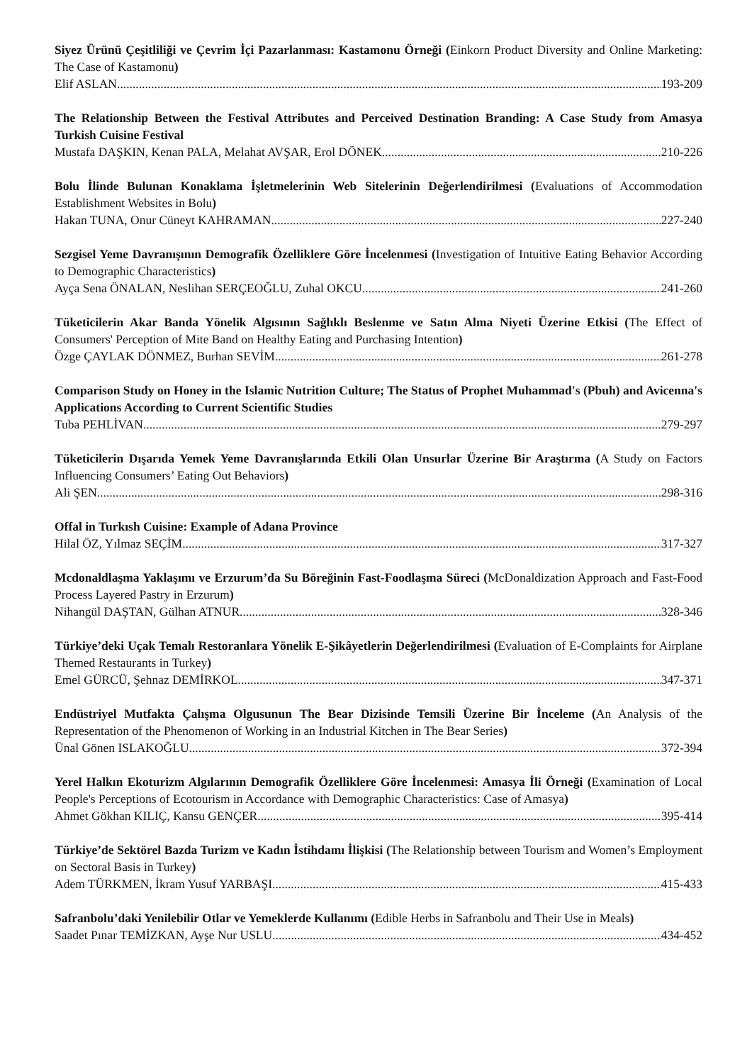Siyez Ürünü Çeşitliliği ve Çevrim İçi Pazarlanması: Kastamonu Örneği (Einkorn Product Diversity and Online Marketing: The Case of Kastamonu)
Elif ASLAN 193-209
The Relationship Between the Festival Attributes and Perceived Destination Branding: A Case Study from Amasya Turkish Cuisine Festival
Mustafa DAŞKIN, Kenan PALA, Melahat AVŞAR, Erol DÖNEK 210-226
Bolu İlinde Bulunan Konaklama İşletmelerinin Web Sitelerinin Değerlendirilmesi (Evaluations of Accommodation Establishment Websites in Bolu)
Hakan TUNA, Onur Cüneyt KAHRAMAN 227-240
Sezgisel Yeme Davranışının Demografik Özelliklere Göre İncelenmesi (Investigation of Intuitive Eating Behavior According to Demographic Characteristics)
Ayça Sena ÖNALAN, Neslihan SERÇEOĞLU, Zuhal OKCU 241-260
Tüketicilerin Akar Banda Yönelik Algısının Sağlıklı Beslenme ve Satın Alma Niyeti Üzerine Etkisi (The Effect of Consumers' Perception of Mite Band on Healthy Eating and Purchasing Intention)
Özge ÇAYLAK DÖNMEZ, Burhan SEVİM 261-278
Comparison Study on Honey in the Islamic Nutrition Culture; The Status of Prophet Muhammad's (Pbuh) and Avicenna's Applications According to Current Scientific Studies
Tuba PEHLİVAN 279-297
Tüketicilerin Dışarıda Yemek Yeme Davranışlarında Etkili Olan Unsurlar Üzerine Bir Araştırma (A Study on Factors Influencing Consumers’ Eating Out Behaviors)
Ali ŞEN 298-316
Offal in Turkısh Cuisine: Example of Adana Province
Hilal ÖZ, Yılmaz SEÇİM 317-327
Mcdonaldlaşma Yaklaşımı ve Erzurum’da Su Böreğinin Fast-Foodlaşma Süreci (McDonaldization Approach and Fast-Food Process Layered Pastry in Erzurum)
Nihangül DAŞTAN, Gülhan ATNUR 328-346
Türkiye’deki Uçak Temalı Restoranlara Yönelik E-Şikâyetlerin Değerlendirilmesi (Evaluation of E-Complaints for Airplane Themed Restaurants in Turkey)
Emel GÜRCÜ, Şehnaz DEMİRKOL 347-371
Endüstriyel Mutfakta Çalışma Olgusunun The Bear Dizisinde Temsili Üzerine Bir İnceleme (An Analysis of the Representation of the Phenomenon of Working in an Industrial Kitchen in The Bear Series)
Ünal Gönen ISLAKOĞLU 372-394
Yerel Halkın Ekoturizm Algılarının Demografik Özelliklere Göre İncelenmesi: Amasya İli Örneği (Examination of Local People's Perceptions of Ecotourism in Accordance with Demographic Characteristics: Case of Amasya)
Ahmet Gökhan KILIÇ, Kansu GENÇER 395-414
Türkiye’de Sektörel Bazda Turizm ve Kadın İstihdamı İlişkisi (The Relationship between Tourism and Women’s Employment on Sectoral Basis in Turkey)
Adem TÜRKMEN, İkram Yusuf YARBAŞI 415-433
Safranbolu’daki Yenilebilir Otlar ve Yemeklerde Kullanımı (Edible Herbs in Safranbolu and Their Use in Meals)
Saadet Pınar TEMİZKAN, Ayşe Nur USLU 434-452